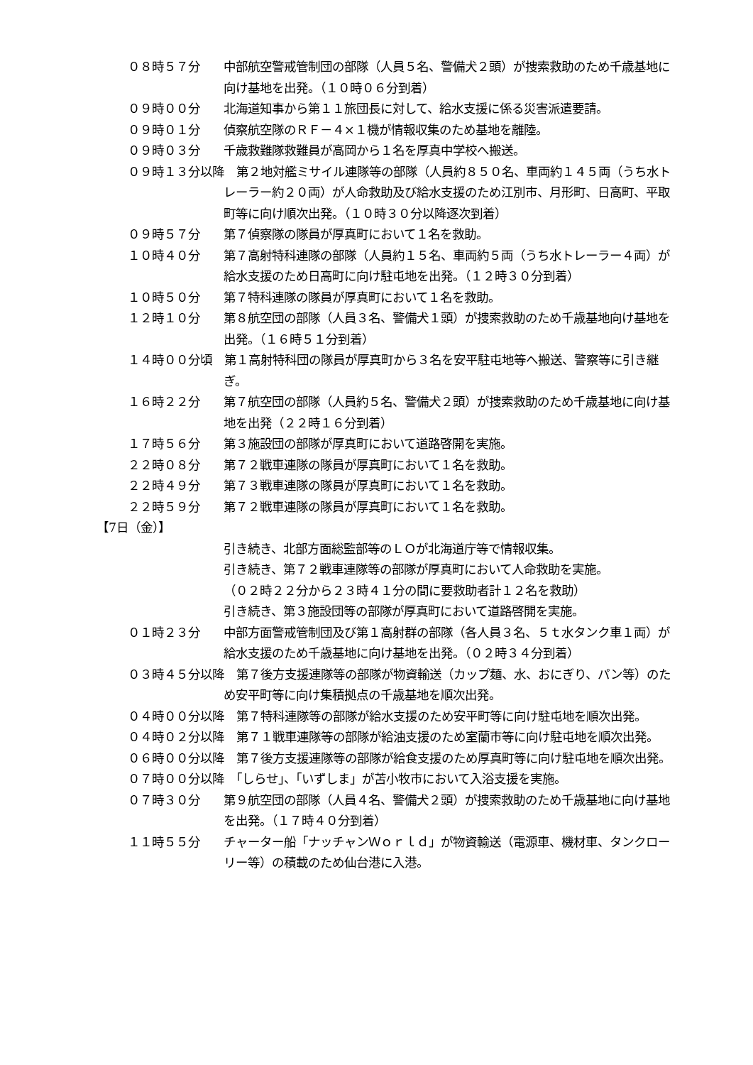０８時５７分 中部航空警戒管制団の部隊（人員５名、警備犬２頭）が捜索救助のため千歳基地に向け基地を出発。（１０時０６分到着）
０９時００分 北海道知事から第１１旅団長に対して、給水支援に係る災害派遣要請。
０９時０１分 偵察航空隊のＲＦ－４×１機が情報収集のため基地を離陸。
０９時０３分 千歳救難隊救難員が高岡から１名を厚真中学校へ搬送。
０９時１３分以降　第２地対艦ミサイル連隊等の部隊（人員約８５０名、車両約１４５両（うち水トレーラー約２０両）が人命救助及び給水支援のため江別市、月形町、日高町、平取町等に向け順次出発。（１０時３０分以降逐次到着）
０９時５７分 第７偵察隊の隊員が厚真町において１名を救助。
１０時４０分 第７高射特科連隊の部隊（人員約１５名、車両約５両（うち水トレーラー４両）が給水支援のため日高町に向け駐屯地を出発。（１２時３０分到着）
１０時５０分 第７特科連隊の隊員が厚真町において１名を救助。
１２時１０分 第８航空団の部隊（人員３名、警備犬１頭）が捜索救助のため千歳基地向け基地を出発。（１６時５１分到着）
１４時００分頃　第１高射特科団の隊員が厚真町から３名を安平駐屯地等へ搬送、警察等に引き継ぎ。
１６時２２分 第７航空団の部隊（人員約５名、警備犬２頭）が捜索救助のため千歳基地に向け基地を出発（２２時１６分到着）
１７時５６分 第３施設団の部隊が厚真町において道路啓開を実施。
２２時０８分 第７２戦車連隊の隊員が厚真町において１名を救助。
２２時４９分 第７３戦車連隊の隊員が厚真町において１名を救助。
２２時５９分 第７２戦車連隊の隊員が厚真町において１名を救助。
【7日（金）】
引き続き、北部方面総監部等のＬＯが北海道庁等で情報収集。
引き続き、第７２戦車連隊等の部隊が厚真町において人命救助を実施。
（０２時２２分から２３時４１分の間に要救助者計１２名を救助）
引き続き、第３施設団等の部隊が厚真町において道路啓開を実施。
０１時２３分 中部方面警戒管制団及び第１高射群の部隊（各人員３名、５ｔ水タンク車１両）が給水支援のため千歳基地に向け基地を出発。（０２時３４分到着）
０３時４５分以降　第７後方支援連隊等の部隊が物資輸送（カップ麺、水、おにぎり、パン等）のため安平町等に向け集積拠点の千歳基地を順次出発。
０４時００分以降　第７特科連隊等の部隊が給水支援のため安平町等に向け駐屯地を順次出発。
０４時０２分以降　第７１戦車連隊等の部隊が給油支援のため室蘭市等に向け駐屯地を順次出発。
０６時００分以降　第７後方支援連隊等の部隊が給食支援のため厚真町等に向け駐屯地を順次出発。
０７時００分以降　「しらせ」、「いずしま」が苫小牧市において入浴支援を実施。
０７時３０分 第９航空団の部隊（人員４名、警備犬２頭）が捜索救助のため千歳基地に向け基地を出発。（１７時４０分到着）
１１時５５分 チャーター船「ナッチャンＷｏｒｌｄ」が物資輸送（電源車、機材車、タンクローリー等）の積載のため仙台港に入港。